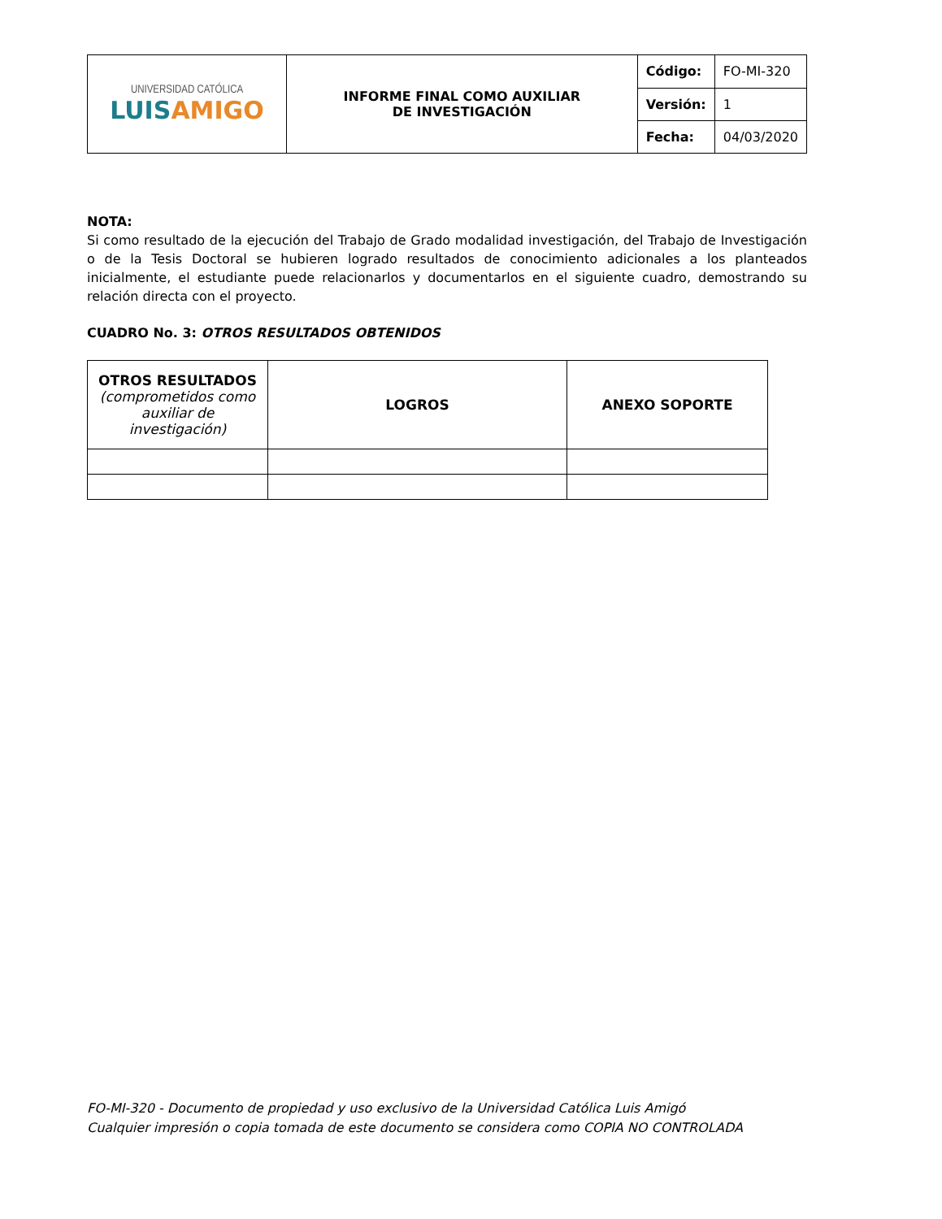| UNIVERSIDAD CATÓLICA LUIS AMIGO | INFORME FINAL COMO AUXILIAR DE INVESTIGACIÓN | Código: | FO-MI-320 |
| | | Versión: | 1 |
| | | Fecha: | 04/03/2020 |
NOTA:
Si como resultado de la ejecución del Trabajo de Grado modalidad investigación, del Trabajo de Investigación o de la Tesis Doctoral se hubieren logrado resultados de conocimiento adicionales a los planteados inicialmente, el estudiante puede relacionarlos y documentarlos en el siguiente cuadro, demostrando su relación directa con el proyecto.
CUADRO No. 3: OTROS RESULTADOS OBTENIDOS
| OTROS RESULTADOS (comprometidos como auxiliar de investigación) | LOGROS | ANEXO SOPORTE |
| --- | --- | --- |
FO-MI-320 - Documento de propiedad y uso exclusivo de la Universidad Católica Luis Amigó
Cualquier impresión o copia tomada de este documento se considera como COPIA NO CONTROLADA